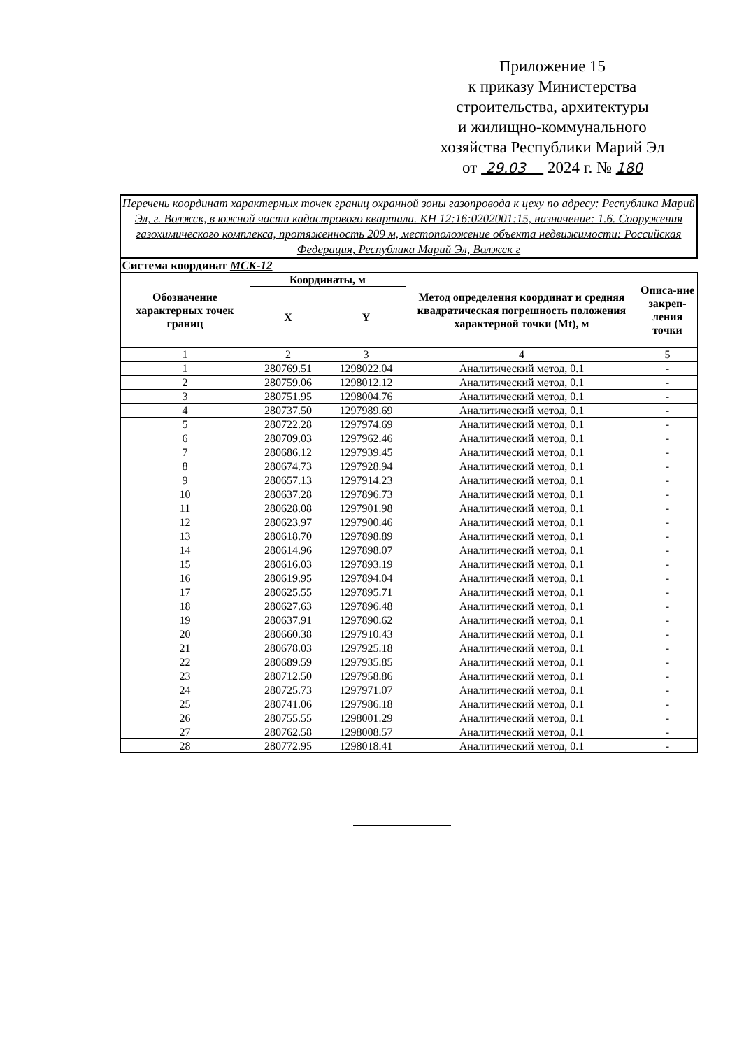Приложение 15
к приказу Министерства
строительства, архитектуры
и жилищно-коммунального
хозяйства Республики Марий Эл
от 29.03 2024 г. № 180
| Перечень координат характерных точек границ охранной зоны газопровода к цеху по адресу: Республика Марий Эл, г. Волжск, в южной части кадастрового квартала. КН 12:16:0202001:15, назначение: 1.6. Сооружения газохимического комплекса, протяженность 209 м, местоположение объекта недвижимости: Российская Федерация, Республика Марий Эл, Волжск г | | | | |
| Система координат МСК-12 | | | | |
| Обозначение характерных точек границ | Координаты, м | | Метод определения координат и средняя квадратическая погрешность положения характерной точки (Mt), м | Описа-ние закреп-ления точки |
| | X | Y | | |
| 1 | 2 | 3 | 4 | 5 |
| 1 | 280769.51 | 1298022.04 | Аналитический метод, 0.1 | - |
| 2 | 280759.06 | 1298012.12 | Аналитический метод, 0.1 | - |
| 3 | 280751.95 | 1298004.76 | Аналитический метод, 0.1 | - |
| 4 | 280737.50 | 1297989.69 | Аналитический метод, 0.1 | - |
| 5 | 280722.28 | 1297974.69 | Аналитический метод, 0.1 | - |
| 6 | 280709.03 | 1297962.46 | Аналитический метод, 0.1 | - |
| 7 | 280686.12 | 1297939.45 | Аналитический метод, 0.1 | - |
| 8 | 280674.73 | 1297928.94 | Аналитический метод, 0.1 | - |
| 9 | 280657.13 | 1297914.23 | Аналитический метод, 0.1 | - |
| 10 | 280637.28 | 1297896.73 | Аналитический метод, 0.1 | - |
| 11 | 280628.08 | 1297901.98 | Аналитический метод, 0.1 | - |
| 12 | 280623.97 | 1297900.46 | Аналитический метод, 0.1 | - |
| 13 | 280618.70 | 1297898.89 | Аналитический метод, 0.1 | - |
| 14 | 280614.96 | 1297898.07 | Аналитический метод, 0.1 | - |
| 15 | 280616.03 | 1297893.19 | Аналитический метод, 0.1 | - |
| 16 | 280619.95 | 1297894.04 | Аналитический метод, 0.1 | - |
| 17 | 280625.55 | 1297895.71 | Аналитический метод, 0.1 | - |
| 18 | 280627.63 | 1297896.48 | Аналитический метод, 0.1 | - |
| 19 | 280637.91 | 1297890.62 | Аналитический метод, 0.1 | - |
| 20 | 280660.38 | 1297910.43 | Аналитический метод, 0.1 | - |
| 21 | 280678.03 | 1297925.18 | Аналитический метод, 0.1 | - |
| 22 | 280689.59 | 1297935.85 | Аналитический метод, 0.1 | - |
| 23 | 280712.50 | 1297958.86 | Аналитический метод, 0.1 | - |
| 24 | 280725.73 | 1297971.07 | Аналитический метод, 0.1 | - |
| 25 | 280741.06 | 1297986.18 | Аналитический метод, 0.1 | - |
| 26 | 280755.55 | 1298001.29 | Аналитический метод, 0.1 | - |
| 27 | 280762.58 | 1298008.57 | Аналитический метод, 0.1 | - |
| 28 | 280772.95 | 1298018.41 | Аналитический метод, 0.1 | - |